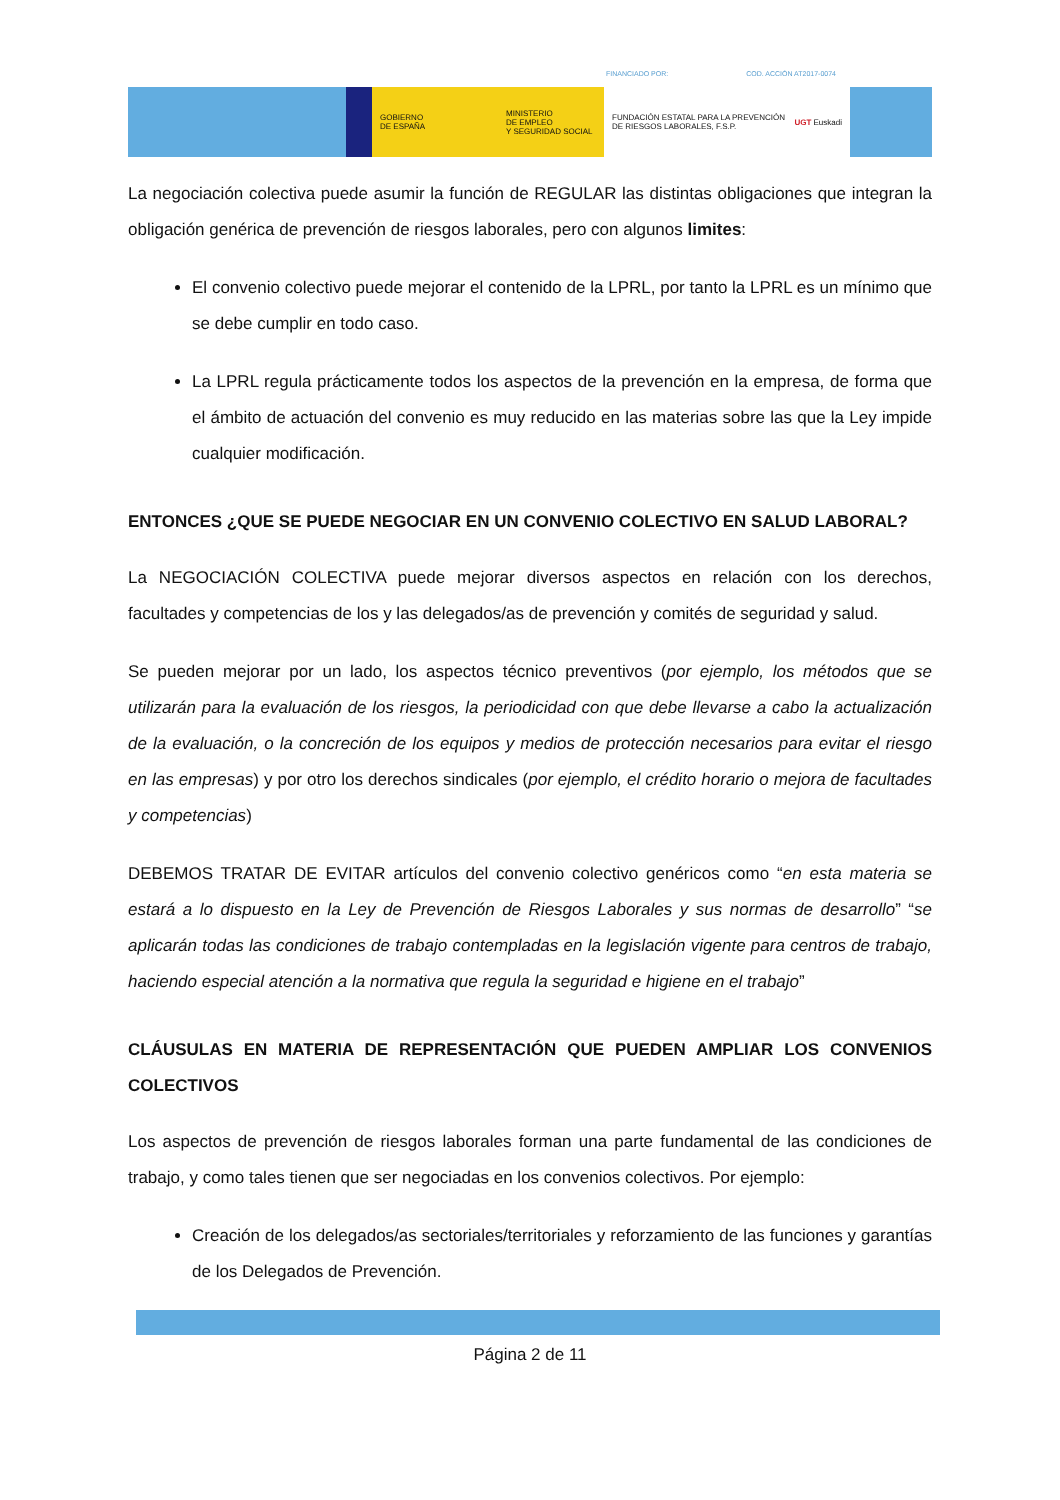FINANCIADO POR: COD. ACCIÓN AT2017-0074
GOBIERNO
DE ESPAÑA
MINISTERIO
DE EMPLEO
Y SEGURIDAD SOCIAL
FUNDACIÓN ESTATAL PARA LA PREVENCIÓN DE RIESGOS LABORALES, F.S.P. UGT Euskadi
La negociación colectiva puede asumir la función de REGULAR las distintas obligaciones que integran la obligación genérica de prevención de riesgos laborales, pero con algunos limites:
El convenio colectivo puede mejorar el contenido de la LPRL, por tanto la LPRL es un mínimo que se debe cumplir en todo caso.
La LPRL regula prácticamente todos los aspectos de la prevención en la empresa, de forma que el ámbito de actuación del convenio es muy reducido en las materias sobre las que la Ley impide cualquier modificación.
ENTONCES ¿QUE SE PUEDE NEGOCIAR EN UN CONVENIO COLECTIVO EN SALUD LABORAL?
La NEGOCIACIÓN COLECTIVA puede mejorar diversos aspectos en relación con los derechos, facultades y competencias de los y las delegados/as de prevención y comités de seguridad y salud.
Se pueden mejorar por un lado, los aspectos técnico preventivos (por ejemplo, los métodos que se utilizarán para la evaluación de los riesgos, la periodicidad con que debe llevarse a cabo la actualización de la evaluación, o la concreción de los equipos y medios de protección necesarios para evitar el riesgo en las empresas) y por otro los derechos sindicales (por ejemplo, el crédito horario o mejora de facultades y competencias)
DEBEMOS TRATAR DE EVITAR artículos del convenio colectivo genéricos como “en esta materia se estará a lo dispuesto en la Ley de Prevención de Riesgos Laborales y sus normas de desarrollo” “se aplicarán todas las condiciones de trabajo contempladas en la legislación vigente para centros de trabajo, haciendo especial atención a la normativa que regula la seguridad e higiene en el trabajo”
CLÁUSULAS EN MATERIA DE REPRESENTACIÓN QUE PUEDEN AMPLIAR LOS CONVENIOS COLECTIVOS
Los aspectos de prevención de riesgos laborales forman una parte fundamental de las condiciones de trabajo, y como tales tienen que ser negociadas en los convenios colectivos. Por ejemplo:
Creación de los delegados/as sectoriales/territoriales y reforzamiento de las funciones y garantías de los Delegados de Prevención.
Página 2 de 11